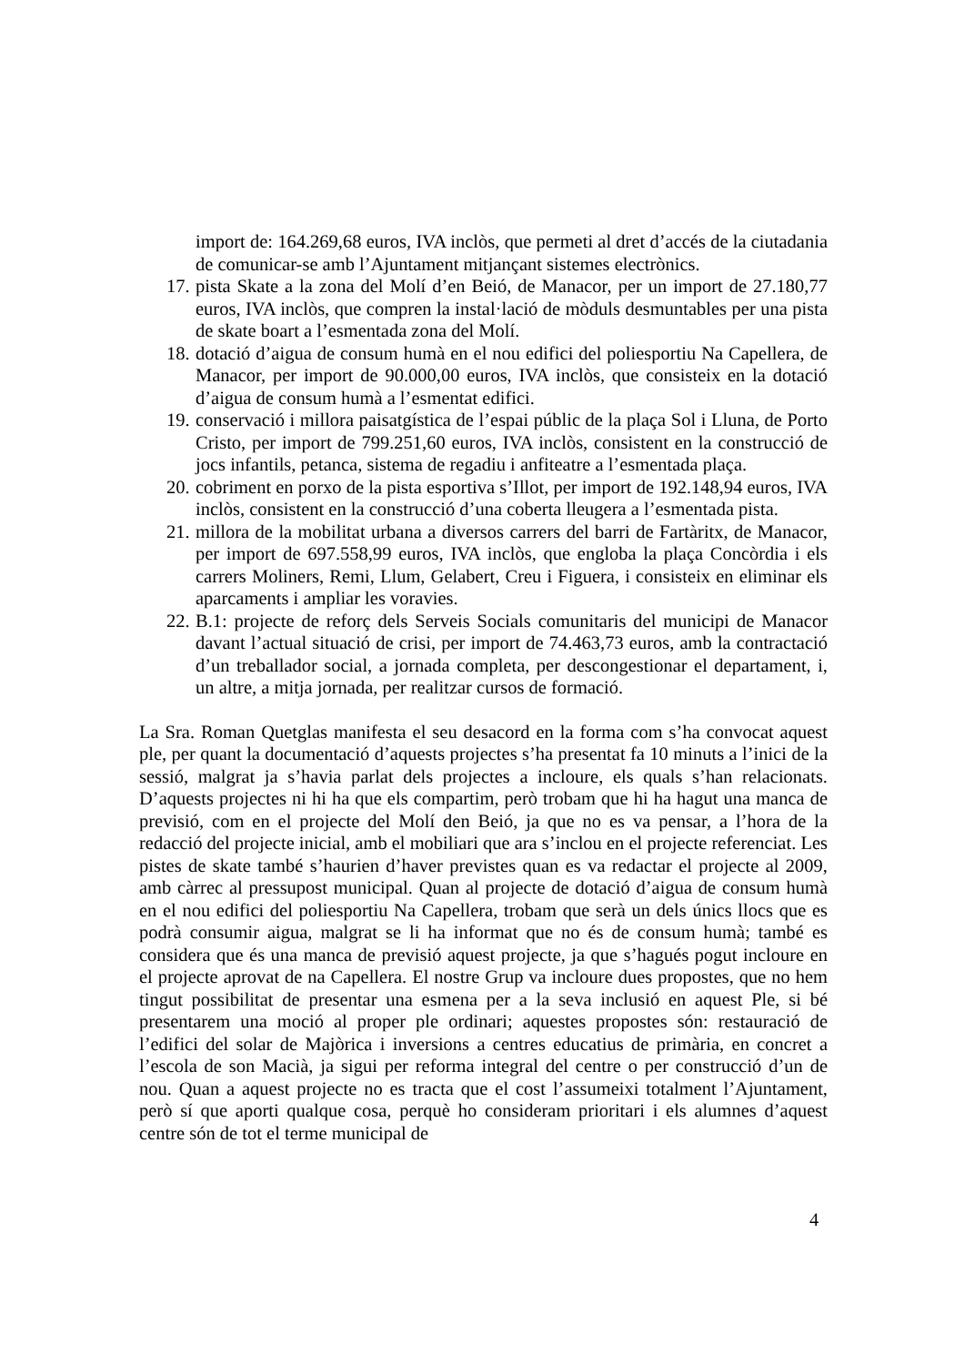import de: 164.269,68 euros, IVA inclòs, que permeti al dret d’accés de la ciutadania de comunicar-se amb l’Ajuntament mitjançant sistemes electrònics.
17. pista Skate a la zona del Molí d’en Beió, de Manacor, per un import de 27.180,77 euros, IVA inclòs, que compren la instal·lació de mòduls desmuntables per una pista de skate boart a l’esmentada zona del Molí.
18. dotació d’aigua de consum humà en el nou edifici del poliesportiu Na Capellera, de Manacor, per import de 90.000,00 euros, IVA inclòs, que consisteix en la dotació d’aigua de consum humà a l’esmentat edifici.
19. conservació i millora paisatgística de l’espai públic de la plaça Sol i Lluna, de Porto Cristo, per import de 799.251,60 euros, IVA inclòs, consistent en la construcció de jocs infantils, petanca, sistema de regadiu i anfiteatre a l’esmentada plaça.
20. cobriment en porxo de la pista esportiva s’Illot, per import de 192.148,94 euros, IVA inclòs, consistent en la construcció d’una coberta lleugera a l’esmentada pista.
21. millora de la mobilitat urbana a diversos carrers del barri de Fartàritx, de Manacor, per import de 697.558,99 euros, IVA inclòs, que engloba la plaça Concòrdia i els carrers Moliners, Remi, Llum, Gelabert, Creu i Figuera, i consisteix en eliminar els aparcaments i ampliar les voravies.
22. B.1: projecte de reforç dels Serveis Socials comunitaris del municipi de Manacor davant l’actual situació de crisi, per import de 74.463,73 euros, amb la contractació d’un treballador social, a jornada completa, per descongestionar el departament, i, un altre, a mitja jornada, per realitzar cursos de formació.
La Sra. Roman Quetglas manifesta el seu desacord en la forma com s’ha convocat aquest ple, per quant la documentació d’aquests projectes s’ha presentat fa 10 minuts a l’inici de la sessió, malgrat ja s’havia parlat dels projectes a incloure, els quals s’han relacionats. D’aquests projectes ni hi ha que els compartim, però trobam que hi ha hagut una manca de previsió, com en el projecte del Molí den Beió, ja que no es va pensar, a l’hora de la redacció del projecte inicial, amb el mobiliari que ara s’inclou en el projecte referenciat. Les pistes de skate també s’haurien d’haver previstes quan es va redactar el projecte al 2009, amb càrrec al pressupost municipal. Quan al projecte de dotació d’aigua de consum humà en el nou edifici del poliesportiu Na Capellera, trobam que serà un dels únics llocs que es podrà consumir aigua, malgrat se li ha informat que no és de consum humà; també es considera que és una manca de previsió aquest projecte, ja que s’hagués pogut incloure en el projecte aprovat de na Capellera. El nostre Grup va incloure dues propostes, que no hem tingut possibilitat de presentar una esmena per a la seva inclusió en aquest Ple, si bé presentarem una moció al proper ple ordinari; aquestes propostes són: restauració de l’edifici del solar de Majòrica i inversions a centres educatius de primària, en concret a l’escola de son Macià, ja sigui per reforma integral del centre o per construcció d’un de nou. Quan a aquest projecte no es tracta que el cost l’assumeixi totalment l’Ajuntament, però sí que aporti qualque cosa, perquè ho consideram prioritari i els alumnes d’aquest centre són de tot el terme municipal de
4